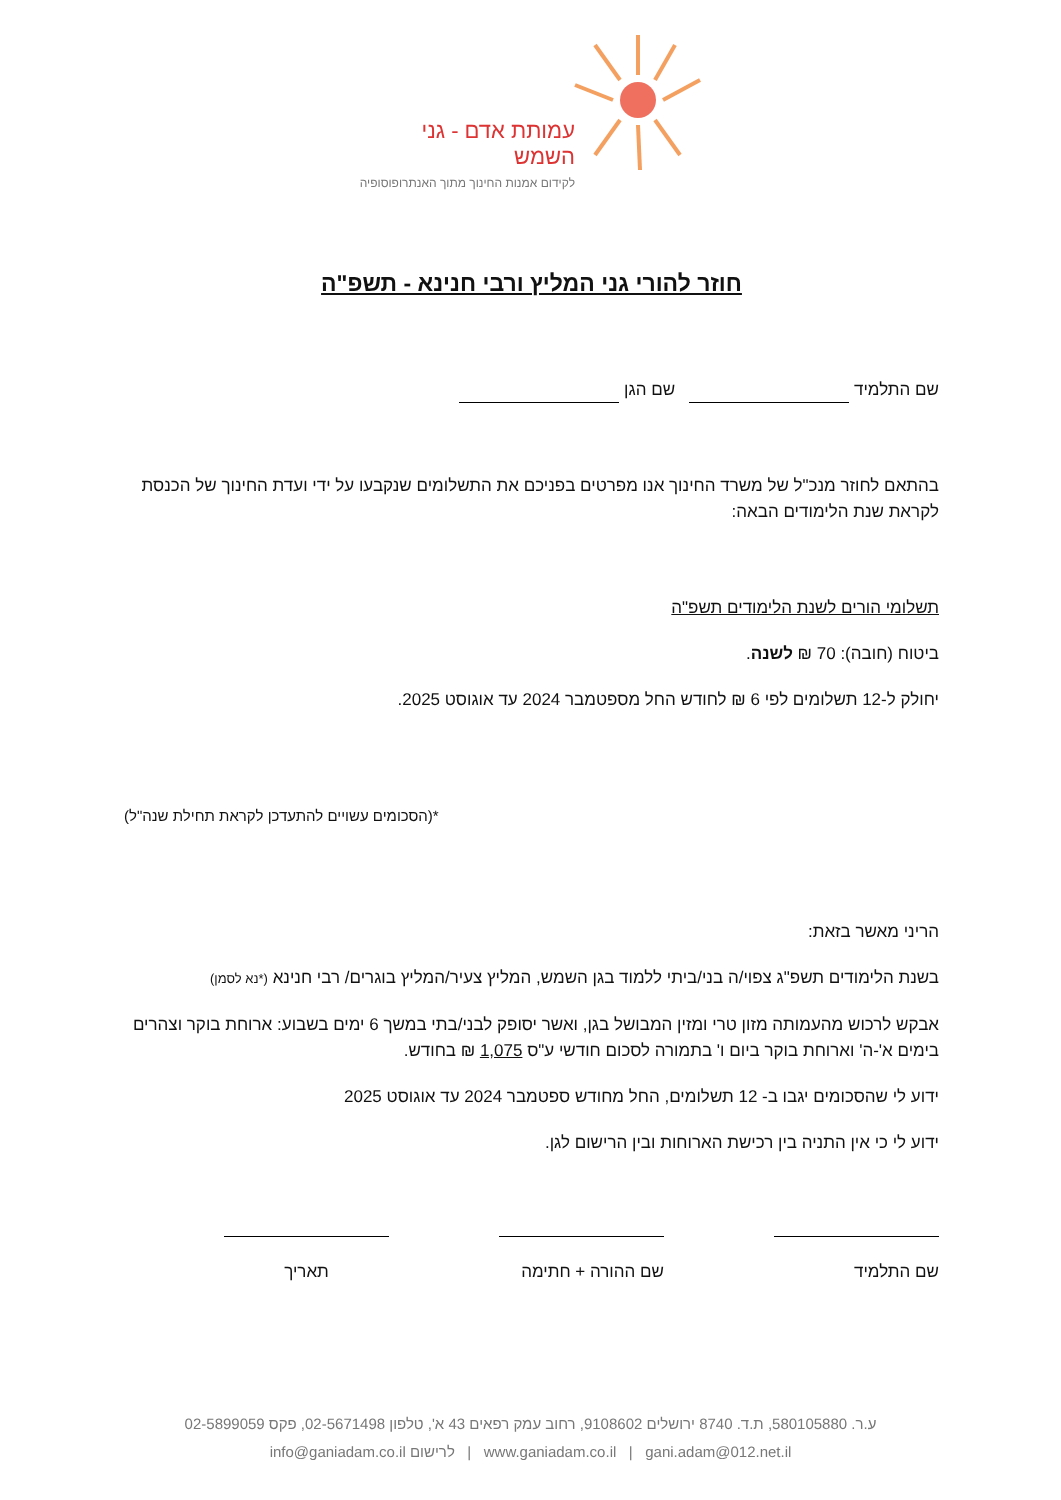עמותת אדם - גני השמש
לקידום אמנות החינוך מתוך האנתרופוסופיה
חוזר להורי גני המליץ ורבי חנינא - תשפ"ה
שם התלמיד שם הגן
בהתאם לחוזר מנכ"ל של משרד החינוך אנו מפרטים בפניכם את התשלומים שנקבעו על ידי ועדת החינוך של הכנסת לקראת שנת הלימודים הבאה:
תשלומי הורים לשנת הלימודים תשפ"ה
ביטוח (חובה): 70 ₪ לשנה.
יחולק ל-12 תשלומים לפי 6 ₪ לחודש החל מספטמבר 2024 עד אוגוסט 2025.
*(הסכומים עשויים להתעדכן לקראת תחילת שנה"ל)
הריני מאשר בזאת:
בשנת הלימודים תשפ"ג צפוי/ה בני/ביתי ללמוד בגן השמש, המליץ צעיר/המליץ בוגרים/ רבי חנינא (*נא לסמן)
אבקש לרכוש מהעמותה מזון טרי ומזין המבושל בגן, ואשר יסופק לבני/בתי במשך 6 ימים בשבוע: ארוחת בוקר וצהרים בימים א'-ה' וארוחת בוקר ביום ו' בתמורה לסכום חודשי ע"ס 1,075 ₪ בחודש.
ידוע לי שהסכומים יגבו ב- 12 תשלומים, החל מחודש ספטמבר 2024 עד אוגוסט 2025
ידוע לי כי אין התניה בין רכישת הארוחות ובין הרישום לגן.
שם התלמיד שם ההורה + חתימה תאריך
ע.ר. 580105880, ת.ד. 8740 ירושלים 9108602, רחוב עמק רפאים 43 א', טלפון 02-5671498, פקס 02-5899059
www.ganiadam.co.il | gani.adam@012.net.il | לרישום info@ganiadam.co.il